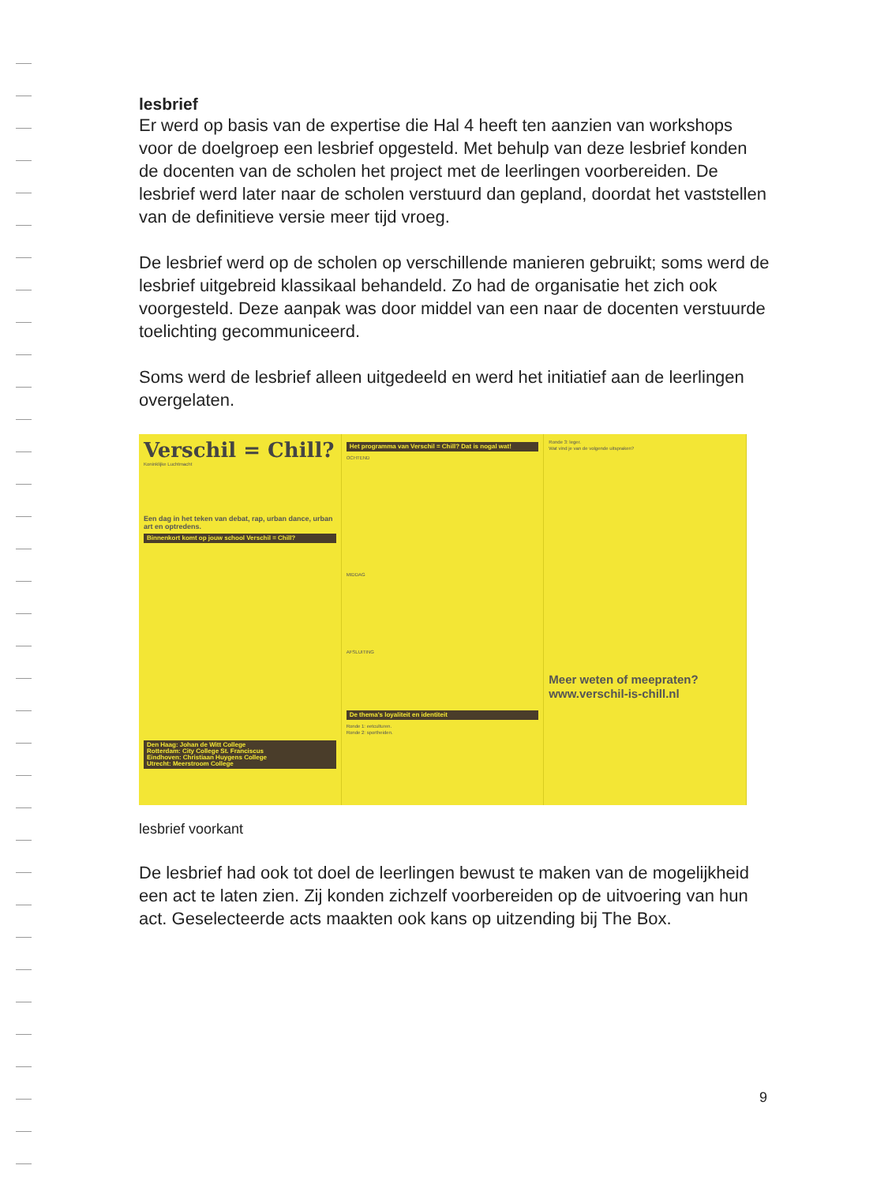lesbrief
Er werd op basis van de expertise die Hal 4 heeft ten aanzien van workshops voor de doelgroep een lesbrief opgesteld. Met behulp van deze lesbrief konden de docenten van de scholen het project met de leerlingen voorbereiden. De lesbrief werd later naar de scholen verstuurd dan gepland, doordat het vaststellen van de definitieve versie meer tijd vroeg.
De lesbrief werd op de scholen op verschillende manieren gebruikt; soms werd de lesbrief uitgebreid klassikaal behandeld. Zo had de organisatie het zich ook voorgesteld. Deze aanpak was door middel van een naar de docenten verstuurde toelichting gecommuniceerd.
Soms werd de lesbrief alleen uitgedeeld en werd het initiatief aan de leerlingen overgelaten.
Verschil = Chill?
Koninklijke Luchtmacht
Een dag in het teken van debat, rap, urban dance, urban art en optredens.
Binnenkort komt op jouw school Verschil = Chill?
Den Haag: Johan de Witt College
Rotterdam: City College St. Franciscus
Eindhoven: Christiaan Huygens College
Utrecht: Meerstroom College
Het programma van Verschil = Chill? Dat is nogal wat!
OCHTEND
MIDDAG
AFSLUITING
De thema's loyaliteit en identiteit
Ronde 1: eetculturen.
Ronde 2: sportheiden.
Ronde 3: leger.
Wat vind je van de volgende uitspraken?
Meer weten of meepraten?
www.verschil-is-chill.nl
lesbrief voorkant
De lesbrief had ook tot doel de leerlingen bewust te maken van de mogelijkheid een act te laten zien. Zij konden zichzelf voorbereiden op de uitvoering van hun act. Geselecteerde acts maakten ook kans op uitzending bij The Box.
9